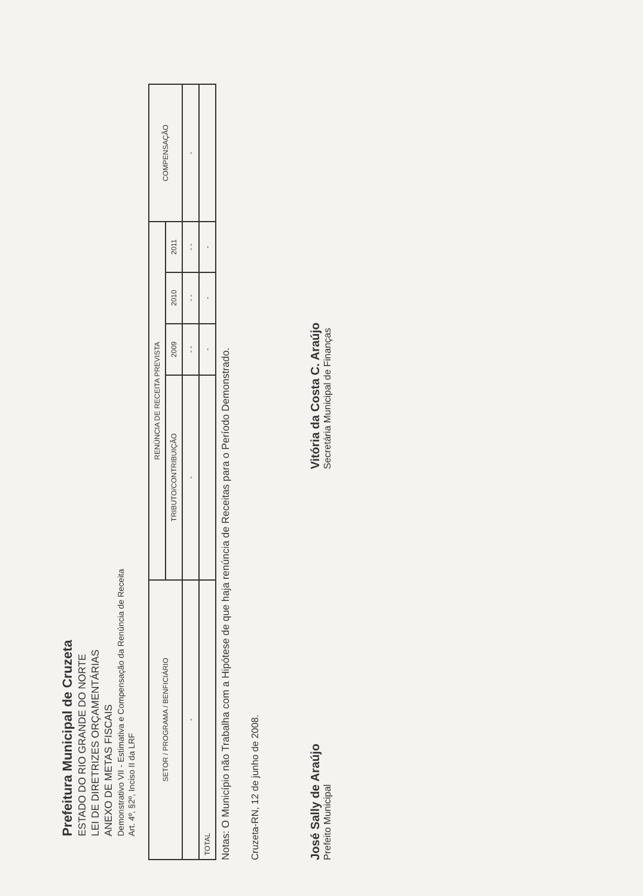Prefeitura Municipal de Cruzeta
ESTADO DO RIO GRANDE DO NORTE
LEI DE DIRETRIZES ORÇAMENTÁRIAS
ANEXO DE METAS FISCAIS
Demonstrativo VII - Estimativa e Compensação da Renúncia de Receita
Art. 4º, §2º, Inciso II da LRF
| SETOR / PROGRAMA / BENFICIÁRIO | RENÚNCIA DE RECEITA PREVISTA | | | | COMPENSAÇÃO |
| --- | --- | --- | --- | --- | --- |
| | TRIBUTO/CONTRIBUIÇÃO | 2009 | 2010 | 2011 | |
| - | - | - - | - - | - - | - |
| TOTAL | | - | - | - | |
Notas: O Município não Trabalha com a Hipótese de que haja renúncia de Receitas para o Período Demonstrado.
Cruzeta-RN, 12 de junho de 2008.
José Sally de Araújo
Prefeito Municipal
Vitória da Costa C. Araújo
Secretária Municipal de Finanças